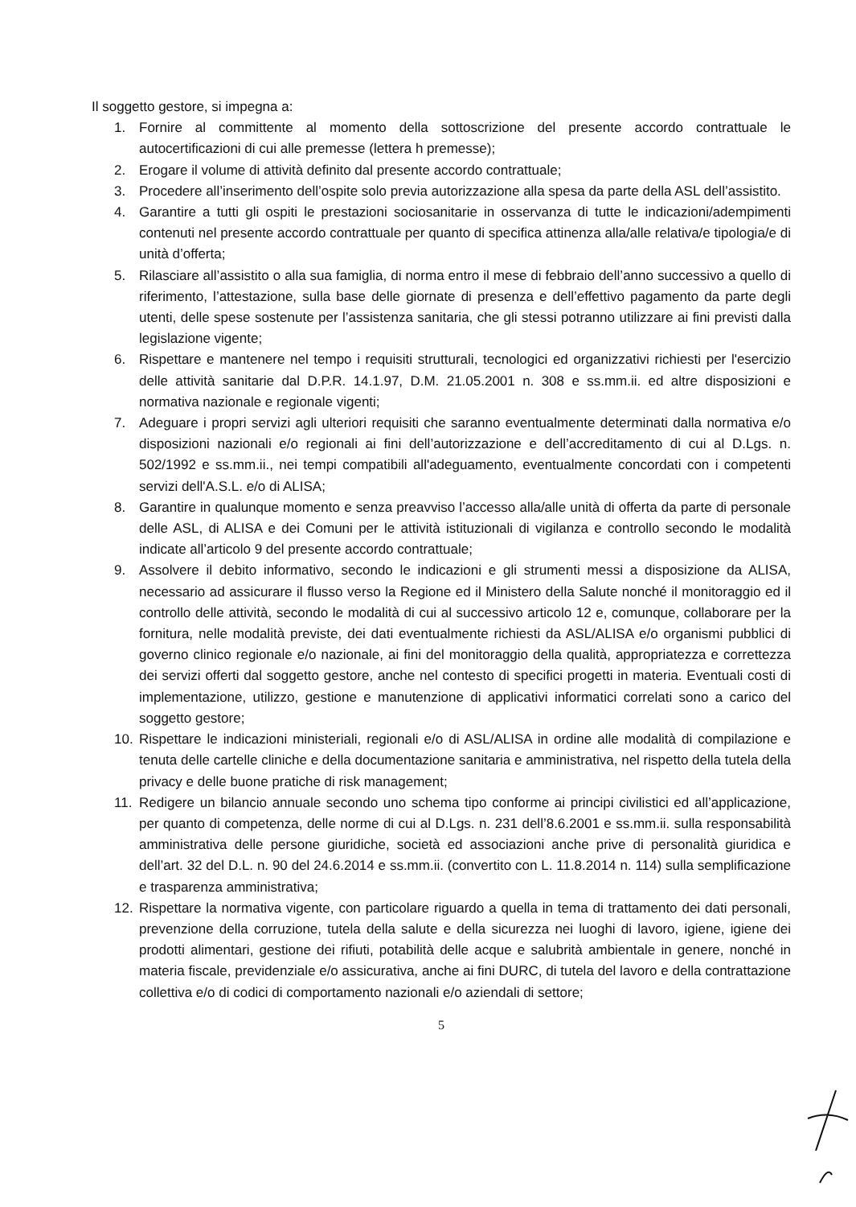Il soggetto gestore, si impegna a:
1. Fornire al committente al momento della sottoscrizione del presente accordo contrattuale le autocertificazioni di cui alle premesse (lettera h premesse);
2. Erogare il volume di attività definito dal presente accordo contrattuale;
3. Procedere all’inserimento dell’ospite solo previa autorizzazione alla spesa da parte della ASL dell’assistito.
4. Garantire a tutti gli ospiti le prestazioni sociosanitarie in osservanza di tutte le indicazioni/adempimenti contenuti nel presente accordo contrattuale per quanto di specifica attinenza alla/alle relativa/e tipologia/e di unità d’offerta;
5. Rilasciare all’assistito o alla sua famiglia, di norma entro il mese di febbraio dell’anno successivo a quello di riferimento, l’attestazione, sulla base delle giornate di presenza e dell’effettivo pagamento da parte degli utenti, delle spese sostenute per l’assistenza sanitaria, che gli stessi potranno utilizzare ai fini previsti dalla legislazione vigente;
6. Rispettare e mantenere nel tempo i requisiti strutturali, tecnologici ed organizzativi richiesti per l'esercizio delle attività sanitarie dal D.P.R. 14.1.97, D.M. 21.05.2001 n. 308 e ss.mm.ii. ed altre disposizioni e normativa nazionale e regionale vigenti;
7. Adeguare i propri servizi agli ulteriori requisiti che saranno eventualmente determinati dalla normativa e/o disposizioni nazionali e/o regionali ai fini dell’autorizzazione e dell’accreditamento di cui al D.Lgs. n. 502/1992 e ss.mm.ii., nei tempi compatibili all'adeguamento, eventualmente concordati con i competenti servizi dell'A.S.L. e/o di ALISA;
8. Garantire in qualunque momento e senza preavviso l’accesso alla/alle unità di offerta da parte di personale delle ASL, di ALISA e dei Comuni per le attività istituzionali di vigilanza e controllo secondo le modalità indicate all’articolo 9 del presente accordo contrattuale;
9. Assolvere il debito informativo, secondo le indicazioni e gli strumenti messi a disposizione da ALISA, necessario ad assicurare il flusso verso la Regione ed il Ministero della Salute nonché il monitoraggio ed il controllo delle attività, secondo le modalità di cui al successivo articolo 12 e, comunque, collaborare per la fornitura, nelle modalità previste, dei dati eventualmente richiesti da ASL/ALISA e/o organismi pubblici di governo clinico regionale e/o nazionale, ai fini del monitoraggio della qualità, appropriatezza e correttezza dei servizi offerti dal soggetto gestore, anche nel contesto di specifici progetti in materia. Eventuali costi di implementazione, utilizzo, gestione e manutenzione di applicativi informatici correlati sono a carico del soggetto gestore;
10. Rispettare le indicazioni ministeriali, regionali e/o di ASL/ALISA in ordine alle modalità di compilazione e tenuta delle cartelle cliniche e della documentazione sanitaria e amministrativa, nel rispetto della tutela della privacy e delle buone pratiche di risk management;
11. Redigere un bilancio annuale secondo uno schema tipo conforme ai principi civilistici ed all’applicazione, per quanto di competenza, delle norme di cui al D.Lgs. n. 231 dell’8.6.2001 e ss.mm.ii. sulla responsabilità amministrativa delle persone giuridiche, società ed associazioni anche prive di personalità giuridica e dell’art. 32 del D.L. n. 90 del 24.6.2014 e ss.mm.ii. (convertito con L. 11.8.2014 n. 114) sulla semplificazione e trasparenza amministrativa;
12. Rispettare la normativa vigente, con particolare riguardo a quella in tema di trattamento dei dati personali, prevenzione della corruzione, tutela della salute e della sicurezza nei luoghi di lavoro, igiene, igiene dei prodotti alimentari, gestione dei rifiuti, potabilità delle acque e salubrità ambientale in genere, nonché in materia fiscale, previdenziale e/o assicurativa, anche ai fini DURC, di tutela del lavoro e della contrattazione collettiva e/o di codici di comportamento nazionali e/o aziendali di settore;
5